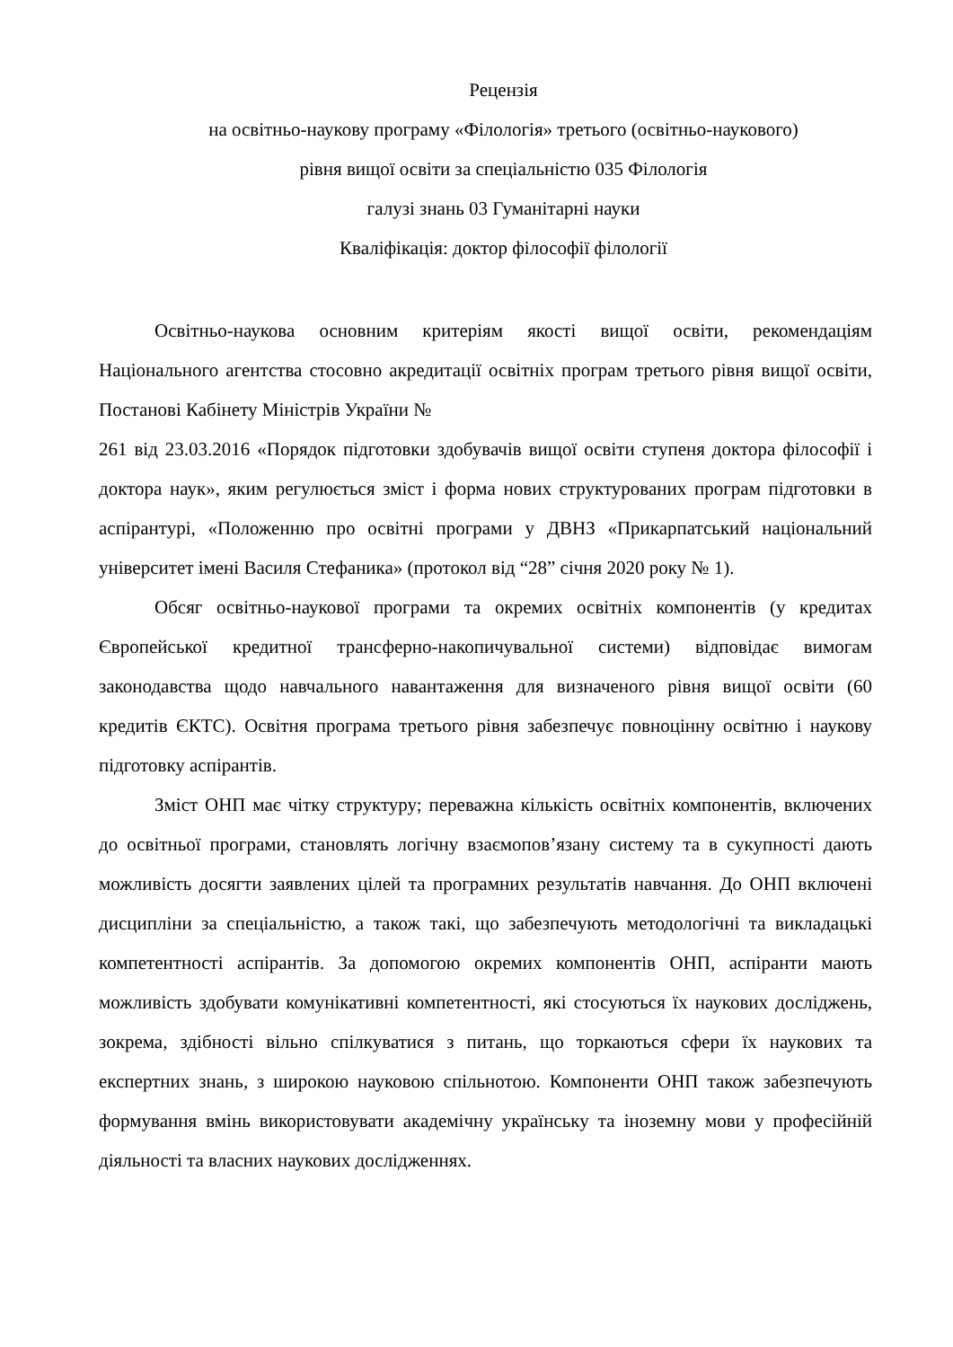Рецензія
на освітньо-наукову програму «Філологія» третього (освітньо-наукового)
рівня вищої освіти за спеціальністю 035 Філологія
галузі знань 03 Гуманітарні науки
Кваліфікація: доктор філософії філології
Освітньо-наукова основним критеріям якості вищої освіти, рекомендаціям Національного агентства стосовно акредитації освітніх програм третього рівня вищої освіти, Постанові Кабінету Міністрів України №
261 від 23.03.2016 «Порядок підготовки здобувачів вищої освіти ступеня доктора філософії і доктора наук», яким регулюється зміст і форма нових структурованих програм підготовки в аспірантурі, «Положенню про освітні програми у ДВНЗ «Прикарпатський національний університет імені Василя Стефаника» (протокол від “28” січня 2020 року № 1).
Обсяг освітньо-наукової програми та окремих освітніх компонентів (у кредитах Європейської кредитної трансферно-накопичувальної системи) відповідає вимогам законодавства щодо навчального навантаження для визначеного рівня вищої освіти (60 кредитів ЄКТС). Освітня програма третього рівня забезпечує повноцінну освітню і наукову підготовку аспірантів.
Зміст ОНП має чітку структуру; переважна кількість освітніх компонентів, включених до освітньої програми, становлять логічну взаємопов’язану систему та в сукупності дають можливість досягти заявлених цілей та програмних результатів навчання. До ОНП включені дисципліни за спеціальністю, а також такі, що забезпечують методологічні та викладацькі компетентності аспірантів. За допомогою окремих компонентів ОНП, аспіранти мають можливість здобувати комунікативні компетентності, які стосуються їх наукових досліджень, зокрема, здібності вільно спілкуватися з питань, що торкаються сфери їх наукових та експертних знань, з широкою науковою спільнотою. Компоненти ОНП також забезпечують формування вмінь використовувати академічну українську та іноземну мови у професійній діяльності та власних наукових дослідженнях.